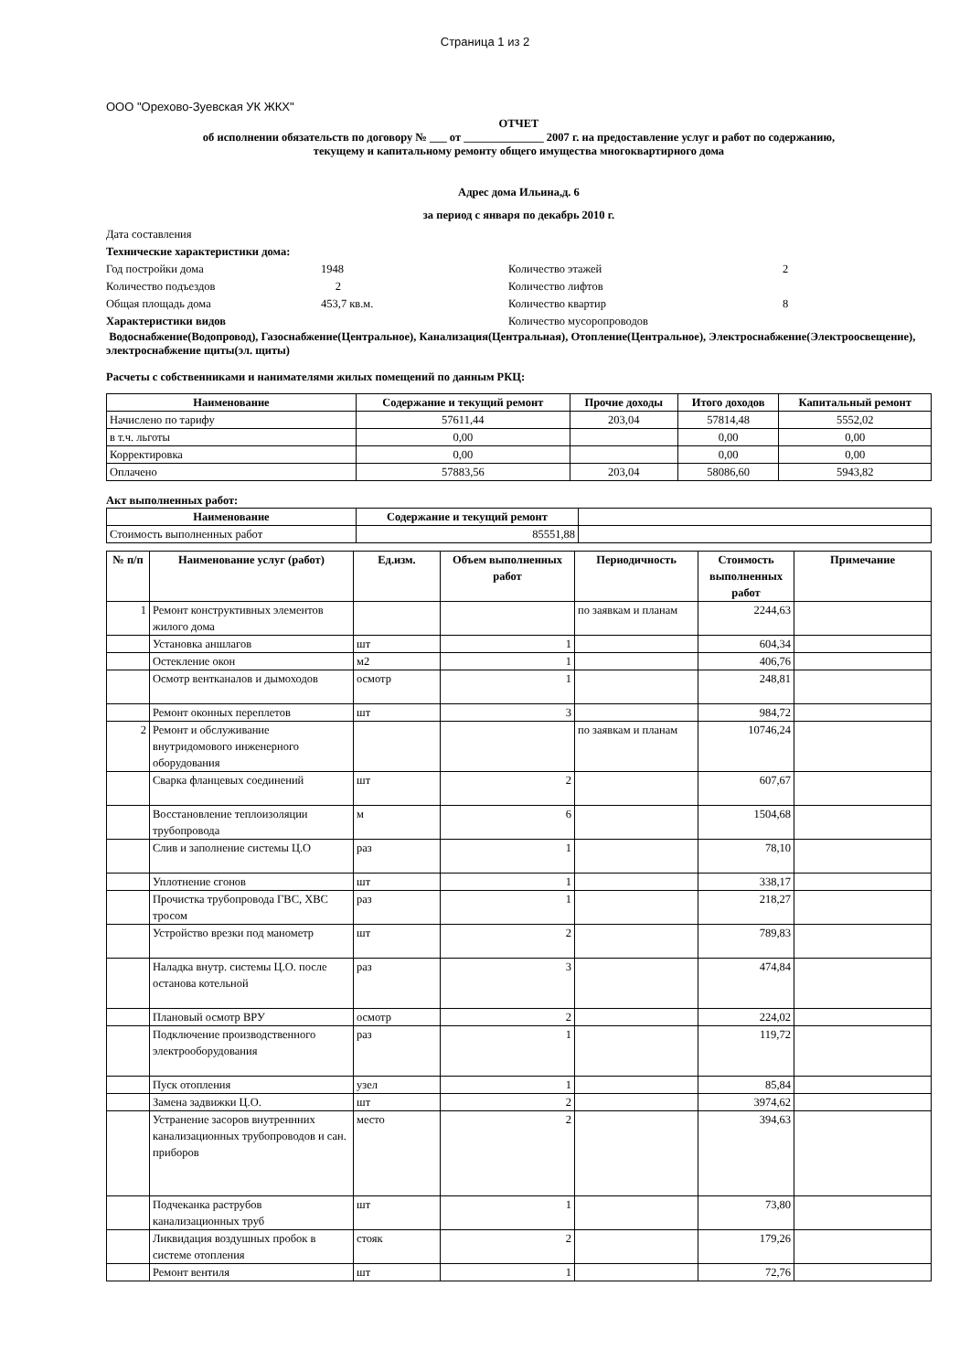Страница 1 из 2
ООО "Орехово-Зуевская УК ЖКХ"
ОТЧЕТ
об исполнении обязательств по договору № ___ от ______________ 2007 г. на предоставление услуг и работ по содержанию,
текущему и капитальному ремонту общего имущества многоквартирного дома
Адрес дома Ильина,д. 6
за период с января по декабрь 2010 г.
| Дата составления | | | |
| Технические характеристики дома: | | | |
| Год постройки дома | 1948 | Количество этажей | 2 |
| Количество подъездов | 2 | Количество лифтов | |
| Общая площадь дома | 453,7 кв.м. | Количество квартир | 8 |
| Характеристики видов | | Количество мусоропроводов | |
Водоснабжение(Водопровод), Газоснабжение(Центральное), Канализация(Центральная), Отопление(Центральное), Электроснабжение(Электроосвещение), электроснабжение щиты(эл. щиты)
Расчеты с собственниками и нанимателями жилых помещений по данным РКЦ:
| Наименование | Содержание и текущий ремонт | Прочие доходы | Итого доходов | Капитальный ремонт |
| --- | --- | --- | --- | --- |
| Начислено по тарифу | 57611,44 | 203,04 | 57814,48 | 5552,02 |
| в т.ч. льготы | 0,00 | | 0,00 | 0,00 |
| Корректировка | 0,00 | | 0,00 | 0,00 |
| Оплачено | 57883,56 | 203,04 | 58086,60 | 5943,82 |
Акт выполненных работ:
| Наименование | Содержание и текущий ремонт | |
| Стоимость выполненных работ | 85551,88 | |
| № п/п | Наименование услуг (работ) | Ед.изм. | Объем выполненных работ | Периодичность | Стоимость выполненных работ | Примечание |
| --- | --- | --- | --- | --- | --- | --- |
| 1 | Ремонт конструктивных элементов жилого дома | | | по заявкам и планам | 2244,63 | |
| | Установка аншлагов | шт | 1 | | 604,34 | |
| | Остекление окон | м2 | 1 | | 406,76 | |
| | Осмотр вентканалов и дымоходов | осмотр | 1 | | 248,81 | |
| | Ремонт оконных переплетов | шт | 3 | | 984,72 | |
| 2 | Ремонт и обслуживание внутридомового инженерного оборудования | | | по заявкам и планам | 10746,24 | |
| | Сварка фланцевых соединений | шт | 2 | | 607,67 | |
| | Восстановление теплоизоляции трубопровода | м | 6 | | 1504,68 | |
| | Слив и заполнение системы Ц.О | раз | 1 | | 78,10 | |
| | Уплотнение сгонов | шт | 1 | | 338,17 | |
| | Прочистка трубопровода ГВС, ХВС тросом | раз | 1 | | 218,27 | |
| | Устройство врезки под манометр | шт | 2 | | 789,83 | |
| | Наладка внутр. системы Ц.О. после останова котельной | раз | 3 | | 474,84 | |
| | Плановый осмотр ВРУ | осмотр | 2 | | 224,02 | |
| | Подключение производственного электрооборудования | раз | 1 | | 119,72 | |
| | Пуск отопления | узел | 1 | | 85,84 | |
| | Замена задвижки Ц.О. | шт | 2 | | 3974,62 | |
| | Устранение засоров внутреннних канализационных трубопроводов и сан. приборов | место | 2 | | 394,63 | |
| | Подчеканка раструбов канализационных труб | шт | 1 | | 73,80 | |
| | Ликвидация воздушных пробок в системе отопления | стояк | 2 | | 179,26 | |
| | Ремонт вентиля | шт | 1 | | 72,76 | |